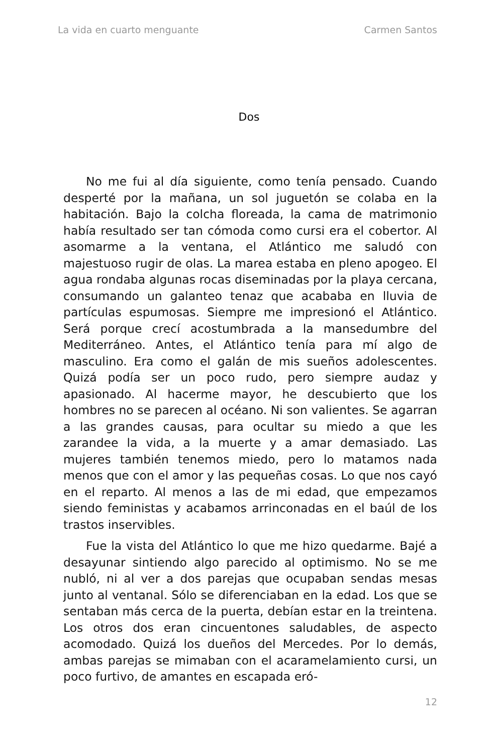La vida en cuarto menguante Carmen Santos
Dos
No me fui al día siguiente, como tenía pensado. Cuando desperté por la mañana, un sol juguetón se colaba en la habitación. Bajo la colcha floreada, la cama de matrimonio había resultado ser tan cómoda como cursi era el cobertor. Al asomarme a la ventana, el Atlántico me saludó con majestuoso rugir de olas. La marea estaba en pleno apogeo. El agua rondaba algunas rocas diseminadas por la playa cercana, consumando un galanteo tenaz que acababa en lluvia de partículas espumosas. Siempre me impresionó el Atlántico. Será porque crecí acostumbrada a la mansedumbre del Mediterráneo. Antes, el Atlántico tenía para mí algo de masculino. Era como el galán de mis sueños adolescentes. Quizá podía ser un poco rudo, pero siempre audaz y apasionado. Al hacerme mayor, he descubierto que los hombres no se parecen al océano. Ni son valientes. Se agarran a las grandes causas, para ocultar su miedo a que les zarandee la vida, a la muerte y a amar demasiado. Las mujeres también tenemos miedo, pero lo matamos nada menos que con el amor y las pequeñas cosas. Lo que nos cayó en el reparto. Al menos a las de mi edad, que empezamos siendo feministas y acabamos arrinconadas en el baúl de los trastos inservibles.
Fue la vista del Atlántico lo que me hizo quedarme. Bajé a desayunar sintiendo algo parecido al optimismo. No se me nubló, ni al ver a dos parejas que ocupaban sendas mesas junto al ventanal. Sólo se diferenciaban en la edad. Los que se sentaban más cerca de la puerta, debían estar en la treintena. Los otros dos eran cincuentones saludables, de aspecto acomodado. Quizá los dueños del Mercedes. Por lo demás, ambas parejas se mimaban con el acaramelamiento cursi, un poco furtivo, de amantes en escapada eró-
12